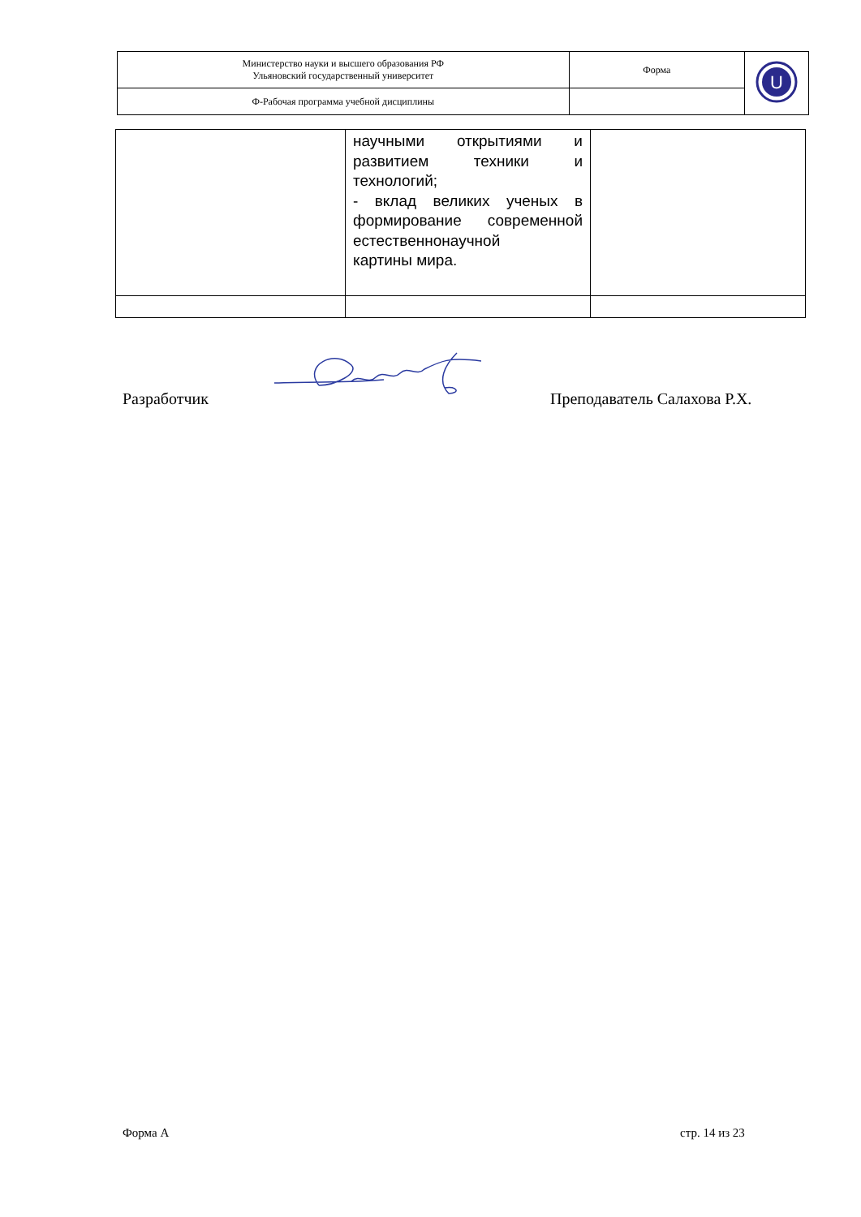| Министерство науки и высшего образования РФ Ульяновский государственный университет | Форма | U |
| Ф-Рабочая программа учебной дисциплины | | |
| | научными открытиями и развитием техники и технологий; - вклад великих ученых в формирование современной естественнонаучной картины мира. | |
Разработчик Преподаватель Салахова Р.Х.
Форма А стр. 14 из 23